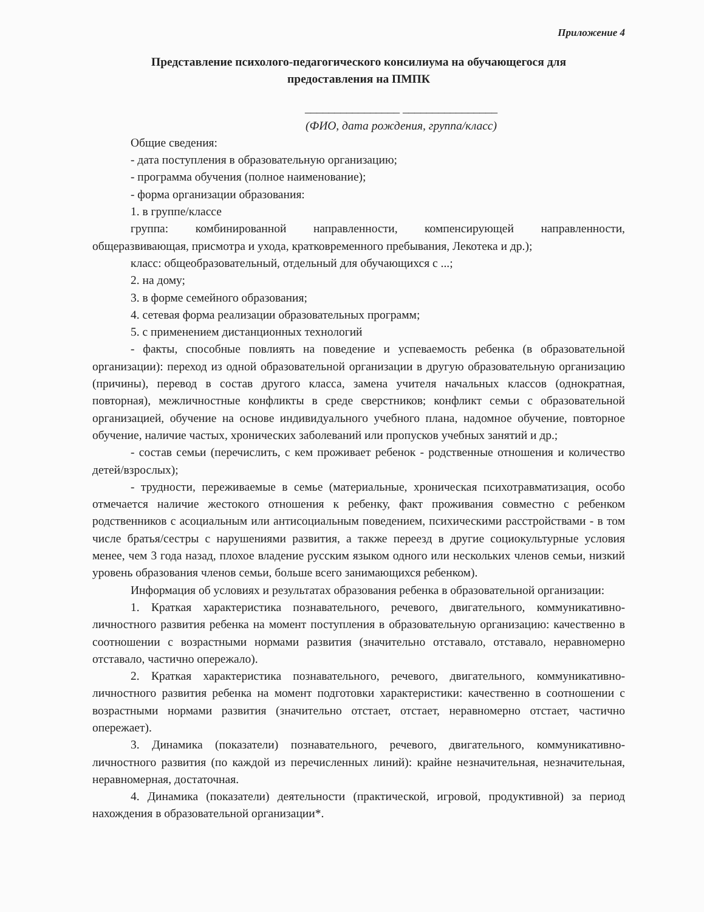Приложение 4
Представление психолого-педагогического консилиума на обучающегося для
предоставления на ПМПК
________________ ________________
(ФИО, дата рождения, группа/класс)
Общие сведения:
- дата поступления в образовательную организацию;
- программа обучения (полное наименование);
- форма организации образования:
1. в группе/классе
группа: комбинированной направленности, компенсирующей направленности, общеразвивающая, присмотра и ухода, кратковременного пребывания, Лекотека и др.);
класс: общеобразовательный, отдельный для обучающихся с ...;
2. на дому;
3. в форме семейного образования;
4. сетевая форма реализации образовательных программ;
5. с применением дистанционных технологий
- факты, способные повлиять на поведение и успеваемость ребенка (в образовательной организации): переход из одной образовательной организации в другую образовательную организацию (причины), перевод в состав другого класса, замена учителя начальных классов (однократная, повторная), межличностные конфликты в среде сверстников; конфликт семьи с образовательной организацией, обучение на основе индивидуального учебного плана, надомное обучение, повторное обучение, наличие частых, хронических заболеваний или пропусков учебных занятий и др.;
- состав семьи (перечислить, с кем проживает ребенок - родственные отношения и количество детей/взрослых);
- трудности, переживаемые в семье (материальные, хроническая психотравматизация, особо отмечается наличие жестокого отношения к ребенку, факт проживания совместно с ребенком родственников с асоциальным или антисоциальным поведением, психическими расстройствами - в том числе братья/сестры с нарушениями развития, а также переезд в другие социокультурные условия менее, чем 3 года назад, плохое владение русским языком одного или нескольких членов семьи, низкий уровень образования членов семьи, больше всего занимающихся ребенком).
Информация об условиях и результатах образования ребенка в образовательной организации:
1. Краткая характеристика познавательного, речевого, двигательного, коммуникативно-личностного развития ребенка на момент поступления в образовательную организацию: качественно в соотношении с возрастными нормами развития (значительно отставало, отставало, неравномерно отставало, частично опережало).
2. Краткая характеристика познавательного, речевого, двигательного, коммуникативно-личностного развития ребенка на момент подготовки характеристики: качественно в соотношении с возрастными нормами развития (значительно отстает, отстает, неравномерно отстает, частично опережает).
3. Динамика (показатели) познавательного, речевого, двигательного, коммуникативно-личностного развития (по каждой из перечисленных линий): крайне незначительная, незначительная, неравномерная, достаточная.
4. Динамика (показатели) деятельности (практической, игровой, продуктивной) за период нахождения в образовательной организации*.